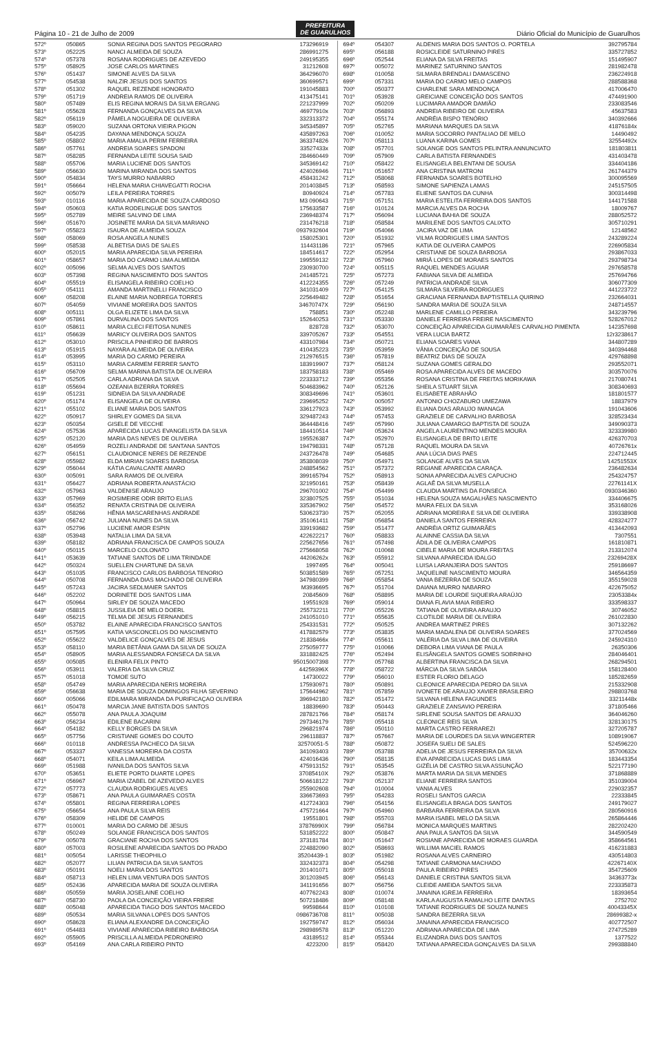Página 10 - 21 de Julho de 2009 PREFEITURA
DE GUARULHOS Diário Oficial do Município de Guarulhos
| 572º | 050865 | SONIA REGINA DOS SANTOS PEGORARO | 173296919 |
| 573º | 052225 | NANCI ALMEIDA DE SOUZA | 286991275 |
| 574º | 057378 | ROSANA RODRIGUES DE AZEVEDO | 249195355 |
| 575º | 058925 | JOSE CARLOS MARTINES | 31212608 |
| 576º | 051437 | SIMONE ALVES DA SILVA | 364296070 |
| 577º | 054538 | NALZIR JESUS DOS SANTOS | 360699571 |
| 578º | 051302 | RAQUEL REZENDE HONORATO | 191045883 |
| 579º | 051719 | ANDREIA RAMOS DE OLIVEIRA | 413475141 |
| 580º | 057489 | ELIS REGINA MORAIS DA SILVA ERGANG | 221237999 |
| 581º | 055628 | FERNANDA GONÇALVES DA SILVA | 46977910x |
| 582º | 056119 | PÂMELA NOGUEIRA DE OLIVEIRA | 332313372 |
| 583º | 059020 | SUZANA ORTONA VIEIRA PIGON | 345345897 |
| 584º | 054235 | DAYANA MENDONÇA SOUZA | 435897263 |
| 585º | 058802 | MARIA AMALIA PERIM FERREIRA | 363374826 |
| 586º | 057761 | ANDREIA SOARES SPADONI | 33527433x |
| 587º | 058285 | FERNANDA LEITE SOUSA SAID | 284660449 |
| 588º | 055706 | MARIA LUCIENE DOS SANTOS | 345369142 |
| 589º | 056630 | MARINA MIRANDA DOS SANTOS | 424026946 |
| 590º | 054834 | TAYS MURRO NABARRO | 458431242 |
| 591º | 056664 | HELENA MARIA CHIAVEGATTI ROCHA | 201403845 |
| 592º | 005079 | LEILA PEREIRA TORRES | 80940924 |
| 593º | 010116 | MARIA APARECIDA DE SOUZA CARDOSO | M3 090643 |
| 594º | 050603 | KATIA RODELINGUE DOS SANTOS | 175633587 |
| 595º | 052789 | MEIRE SALVINO DE LIMA | 236948374 |
| 596º | 051670 | JOSINETE MARIA DA SILVA MARIANO | 231476218 |
| 597º | 055823 | ISAURA DE ALMEIDA SOUZA | 0937932604 |
| 598º | 058069 | ROSA ANGELA NUNES | 158025301 |
| 599º | 058538 | ALBETISA DIAS DE SALES | 114431186 |
| 600º | 052015 | MARIA APARECIDA SILVA PEREIRA | 184514617 |
| 601º | 058657 | MARIA DO CARMO LIMA ALMEIDA | 199559132 |
| 602º | 005096 | SELMA ALVES DOS SANTOS | 230930700 |
| 603º | 057398 | REGINA NASCIMENTO DOS SANTOS | 241485721 |
| 604º | 055519 | ELISANGELA RIBEIRO COELHO | 412224355 |
| 605º | 054111 | AMANDA MARTINELLI FRANCISCO | 341031409 |
| 606º | 058208 | ELAINE MARIA NOBREGA TORRES | 225649482 |
| 607º | 054059 | VIVIANE MOREIRA DOS SANTOS | 34670747X |
| 608º | 005111 | OLGA ELIZETE LIMA DA SILVA | 758851 |
| 609º | 057861 | DURVALINA DOS SANTOS | 152640253 |
| 610º | 058611 | MARIA CLECI FEITOSA NUNES | 828728 |
| 611º | 056639 | MARICY OLIVEIRA DOS SANTOS | 339705267 |
| 612º | 053010 | PRISCILA PINHEIRO DE BARROS | 433107984 |
| 613º | 051915 | NAYARA ALMEIDA DE OLIVEIRA | 410435223 |
| 614º | 053995 | MARIA DO CARMO PEREIRA | 212976515 |
| 615º | 053110 | MARIA CARMEM FERRER SANTO | 183919907 |
| 616º | 056709 | SELMA MARINA BATISTA DE OLIVEIRA | 183758183 |
| 617º | 052505 | CARLA ADRIANA DA SILVA | 223333712 |
| 618º | 055694 | OZEANIA BIZERRA TORRES | 504683962 |
| 619º | 051231 | SIDNEIA DA SILVA ANDRADE | 308349696 |
| 620º | 051174 | ELISANGELA DE OLIVEIRA | 239695252 |
| 621º | 055102 | ELIANE MARIA DOS SANTOS | 336127923 |
| 622º | 050917 | SHIRLEY GOMES DA SILVA | 329487243 |
| 623º | 050354 | GISELE DE VECCHE | 364448416 |
| 624º | 057536 | APARECIDA LUCAS EVANGELISTA DA SILVA | 184410514 |
| 625º | 052120 | MARIA DAS NEVES DE OLIVEIRA | 195526387 |
| 626º | 054959 | ROZELI ANDRADE DE SANTANA SANTOS | 194798331 |
| 627º | 056151 | CLAUDIONICE NERES DE REZENDE | 243726478 |
| 628º | 055982 | ELDA MIRIAN SOARES BARBOSA | 353808039 |
| 629º | 056044 | KÁTIA CAVALCANTE AMARO | 248854562 |
| 630º | 005091 | SARA RAMOS DE OLIVEIRA | 399165794 |
| 631º | 056427 | ADRIANA ROBERTA ANASTÁCIO | 321950161 |
| 632º | 057963 | VALDENISE ARAUJO | 296701002 |
| 633º | 057969 | ROSIMEIRE ODIR BRITO ELIAS | 323807525 |
| 634º | 056352 | RENATA CRISTINA DE OLIVEIRA | 335367902 |
| 635º | 058266 | HÊNIA MASCARENHAS ANDRADE | 530623730 |
| 636º | 056742 | JULIANA NUNES DA SILVA | 351061411 |
| 637º | 052796 | LUCIENE AMOR ESPIN | 339193682 |
| 638º | 053948 | NATALIA LIMA DA SILVA | 422622217 |
| 639º | 058182 | ADRIANA FRANCISCA DE CAMPOS SOUZA | 225627656 |
| 640º | 050115 | MARCELO COLONATO | 275668058 |
| 641º | 053639 | TATIANE SANTOS DE LIMA TRINDADE | 44206262x |
| 642º | 050324 | SUELLEN CHARTUNE DA SILVA | 1997495 |
| 643º | 051035 | FRANCISCO CARLOS BARBOSA TENORIO | 503851589 |
| 644º | 050708 | FERNANDA DIAS MACHADO DE OLIVEIRA | 347980399 |
| 645º | 057243 | JACIRA SEDLMAIER SANTOS | M3936695 |
| 646º | 052202 | DORINETE DOS SANTOS LIMA | 20845609 |
| 647º | 050964 | SIRLEY DE SOUZA MACEDO | 19551928 |
| 648º | 058815 | JUSSILEIA DE MELO DOERL | 255732211 |
| 649º | 056215 | TELMA DE JESUS FERNANDES | 241051010 |
| 650º | 053782 | ELAINE APARECIDA FRANCISCO SANTOS | 254331531 |
| 651º | 057595 | KATIA VASCONCELOS DO NASCIMENTO | 417882579 |
| 652º | 055622 | VALDELICE GONÇALVES DE JESUS | 21838466x |
| 653º | 058110 | MARIA BETÂNIA GAMA DA SILVA DE SOUZA | 275059777 |
| 654º | 058905 | MARIA ALESSANDRA FONSECA DA SILVA | 331882425 |
| 655º | 005085 | ELENIRA FELIX PINTO | 95015007398 |
| 656º | 053911 | VALERIA DA SILVA CRUZ | 44259396X |
| 657º | 051018 | TOMOE SUTO | 14730022 |
| 658º | 054749 | MARIA APARECIDA NERIS MOREIRA | 175930971 |
| 659º | 056638 | MARIA DE SOUZA DOMINGOS FILHA SEVERINO | 175644962 |
| 660º | 005066 | EDILMARA MIRANDA DA PURIFICAÇAO OLIVEIRA | 396942180 |
| 661º | 050478 | MARCIA JANE BATISTA DOS SANTOS | 18839690 |
| 662º | 055078 | ANA PAULA JOAQUIM | 287821766 |
| 663º | 056234 | EDILENE BACARINI | 297346179 |
| 664º | 054182 | KELLY BORGES DA SILVA | 296821974 |
| 665º | 057756 | CRISTIANE GOMES DO COUTO | 296118837 |
| 666º | 010118 | ANDRESSA PACHECO DA SILVA | 32570051-5 |
| 667º | 053337 | VANESSA MOREIRA DA COSTA | 341093403 |
| 668º | 054071 | KEILA LIMA ALMEIDA | 424016436 |
| 669º | 051988 | IVANILDA DOS SANTOS SILVA | 475913152 |
| 670º | 053651 | ELIETE PORTO DUARTE LOPES | 37085410X |
| 671º | 056967 | MARIA IZABEL DE AZEVEDO ALVES | 506618122 |
| 672º | 057773 | CLAUDIA RODRIGUES ALVES | 255902608 |
| 673º | 058671 | ANA PAULA GUIMARAES COSTA | 336673693 |
| 674º | 055801 | REGINA FERREIRA LOPES | 412724303 |
| 675º | 056654 | ANA PAULA SILVA REIS | 475721664 |
| 676º | 058309 | HELIDE DE CAMPOS | 19551801 |
| 677º | 010001 | MARIA DO CARMO DE JESUS | 37876990X |
| 678º | 050249 | SOLANGE FRANCISCA DOS SANTOS | 531852222 |
| 679º | 005078 | GRACIANE ROCHA DOS SANTOS | 373181784 |
| 680º | 057003 | ROSILENE APARECIDA SANTOS DO PRADO | 224882090 |
| 681º | 005054 | LARISSE THEOPHILO | 35204439-1 |
| 682º | 052077 | LILIAN PATRICIA DA SILVA SANTOS | 332432373 |
| 683º | 050191 | NOELI MARIA DOS SANTOS | 201401071 |
| 684º | 058713 | HELEN LIMA VENTURA DOS SANTOS | 301203945 |
| 685º | 052436 | APARECIDA MARIA DE SOUZA OLIVEIRA | 341191656 |
| 686º | 050559 | MARIA JOSELAINE COELHO | 407762243 |
| 687º | 058730 | PAOLA DA CONCEIÇÃO VIEIRA FREIRE | 507218486 |
| 688º | 005048 | APARECIDA TIAGO DOS SANTOS MACEDO | 99598644 |
| 689º | 050534 | MARIA SILVANA LOPES DOS SANTOS | 0986736708 |
| 690º | 058628 | ELIANA ALEXANDRE DA CONCEIÇÃO | 192759747 |
| 691º | 054483 | VIVIANE APARECIDA RIBEIRO BARBOSA | 298989578 |
| 692º | 055905 | PRISCILLA ALMEIDA PEDRONEIRO | 43189512 |
| 693º | 054169 | ANA CARLA RIBEIRO PINTO | 4223200 |
| 694º | 054307 | ALDENIS MARIA DOS SANTOS O. PORTELA | 392795784 |
| 695º | 056188 | ROSICLEIDE SATURNINO PIRES | 335727852 |
| 696º | 052544 | ELIANA DA SILVA FREITAS | 151495907 |
| 697º | 005072 | MARINEZ SATURNINO SANTOS | 281982478 |
| 698º | 010058 | SILMARA BRENDALI DAMASCENO | 236224918 |
| 699º | 057331 | MARIA DO CARMO MELO CAMPOS | 288588368 |
| 700º | 050377 | CHARLENE SARA MENDONÇA | 417006470 |
| 701º | 053928 | GREICIANE CONCEIÇÃO DOS SANTOS | 474491900 |
| 702º | 050209 | LUCIMARA AMADOR DAMIÃO | 233083546 |
| 703º | 056893 | ANDREIA RIBEIRO DE OLIVEIRA | 45637583 |
| 704º | 055174 | ANDRÉIA BISPO TENÓRIO | 340392666 |
| 705º | 052765 | MARIANA MARQUES DA SILVA | 41876184x |
| 706º | 010052 | MARIA SOCORRO PANTALIAO DE MELO | 14490492 |
| 707º | 058113 | LUANA KARINA GOMES | 32554492x |
| 708º | 057701 | SOLANGE DOS SANTOS PELINTRA ANNUNCIATO | 181803811 |
| 709º | 057909 | CARLA BATISTA FERNANDES | 431403478 |
| 710º | 058422 | ELISANGELA BELENTANI DE SOUSA | 334404186 |
| 711º | 051657 | ANA CRISTINA MATRONI | 261744379 |
| 712º | 058068 | FERNANDA SOARES BOTELHO | 300095569 |
| 713º | 058593 | SIMONE SAPIENZA LAMAS | 245157505 |
| 714º | 057783 | ELIENE SANTOS DA CUNHA | 300314498 |
| 715º | 057151 | MARIA ESTELITA FERREIRA DOS SANTOS | 144171588 |
| 716º | 010124 | MARCIA ALVES DA ROCHA | 18009767 |
| 717º | 056094 | LUCIANA BAHIA DE SOUZA | 288052572 |
| 718º | 058584 | MARILENE DOS SANTOS CALIXTO | 305710291 |
| 719º | 054066 | JACIRA VAZ DE LIMA | 12148562 |
| 720º | 051932 | VILMA RODRIGUES LIMA SANTOS | 243289224 |
| 721º | 057965 | KATIA DE OLIVEIRA CAMPOS | 226905834 |
| 722º | 052954 | CRISTIANE DE SOUZA BARBOSA | 293867033 |
| 723º | 057960 | MIRIÂ LOPES DE MORAES SANTOS | 293798734 |
| 724º | 005115 | RAQUEL MENDES AGUIAR | 297658578 |
| 725º | 057273 | FABIANA SILVA DE ALMEIDA | 257694766 |
| 726º | 057249 | PATRICIA ANDRADE SILVA | 306077309 |
| 727º | 054125 | SILMARA SILVEIRA RODRIGUES | 441223722 |
| 728º | 051654 | GRACIANA FERNANDA BAPTISTELLA QUIRINO | 232664031 |
| 729º | 056190 | SANDRA MARIA DE SOUZA SILVA | 248714557 |
| 730º | 052248 | MARLENE CAMILLO PEREIRA | 343239796 |
| 731º | 053330 | DANIELE FERREIRA FREIRE NASCIMENTO | 528267012 |
| 732º | 053070 | CONCEIÇÃO APARECIDA GUIMARÃES CARVALHO PIMENTA | 142357698 |
| 733º | 054551 | VERA LUCIA BARTZ | 12r3238617 |
| 734º | 050721 | ELIANA SOARES VIANA | 344807289 |
| 735º | 053959 | VÂNIA CONCEIÇÃO DE SOUSA | 340394468 |
| 736º | 057819 | BEATRIZ DIAS DE SOUZA | 429768898 |
| 737º | 058124 | SUZANA GOMES GERALDO | 293552071 |
| 738º | 055469 | ROSA APARECIDA ALVES DE MACEDO | 303570076 |
| 739º | 055356 | ROSANA CRISTINA DE FREITAS MORIKAWA | 217080741 |
| 740º | 052126 | SHEILA STUART SILVA | 308340693 |
| 741º | 053601 | ELISABETE ABRAHÃO | 181801577 |
| 742º | 005057 | ANTONIO CHOZABURO UMEZAWA | 18837979 |
| 743º | 053992 | ELIANA DIAS ARAUJO IWANAGA | 191043606 |
| 744º | 057453 | GRAZIELE DE CARVALHO BARBOSA | 328523434 |
| 745º | 057990 | JULIANA CAMARGO BAPTISTA DE SOUZA | 349090373 |
| 746º | 053624 | ANGELA LAURENTINO MENDES MOURA | 323339980 |
| 747º | 052970 | ELISANGELA DE BRITO LEITE | 426370703 |
| 748º | 057128 | RAQUEL MOURA DA SILVA | 40726761x |
| 749º | 054685 | ANA LÚCIA DIAS PAES | 224712445 |
| 750º | 054971 | SOLANGE ALVES DA SILVA | 14251553X |
| 751º | 057372 | REGIANE APARECIDA CARAÇA. | 236482634 |
| 752º | 058913 | SONIA APARECIDA ALVES CAPUCHO | 254324757 |
| 753º | 058439 | AGLAÊ DA SILVA MUSELLA | 22761141X |
| 754º | 054499 | CLAUDIA MARTINS DA FONSECA | 0930346360 |
| 755º | 051034 | HELENA SOUZA MAGALHÃES NASCIMENTO | 334406675 |
| 756º | 054572 | MAIRA FELIX DA SILVA | 353168026 |
| 757º | 052055 | ADRIANA MOREIRA E SILVA DE OLIVEIRA | 339338908 |
| 758º | 056854 | DANIELA SANTOS FERREIRA | 428324277 |
| 759º | 051477 | ANDRÉIA ORTIZ GUIMARÃES | 413442093 |
| 760º | 058833 | ALAINNE CASSIA DA SILVA | 7307551 |
| 761º | 057498 | ÁDILA DE OLIVEIRA CAMPOS | 161810871 |
| 762º | 010068 | CIBELE MARIA DE MOURA FREITAS | 213312074 |
| 763º | 055912 | SILVANA APARECIDA IDALGO | 23269428X |
| 764º | 005041 | LUISA LARANJEIRA DOS SANTOS | 259186697 |
| 765º | 057251 | JAQUELINE NASCIMENTO MOURA | 346564359 |
| 766º | 055854 | VANIA BEZERRA DE SOUZA | 355159028 |
| 767º | 051704 | DAIANA MURRO NABARRO | 422675052 |
| 768º | 058895 | MARIA DE LOURDE SIQUEIRA ARAÚJO | 23053384x |
| 769º | 059014 | DIANA FLAVIA MAIA RIBEIRO | 333598337 |
| 770º | 055226 | TATIANA DE OLIVEIRA ARAUJO | 30746052 |
| 771º | 055635 | CLOTILDE MARIA DE OLIVEIRA | 261022830 |
| 772º | 050525 | ANDREA MARTINEZ PIRES | 307132262 |
| 773º | 053835 | MARIA MADALENA DE OLIVEIRA SOARES | 377024569 |
| 774º | 055611 | VALÉRIA DA SILVA LIMA DE OLIVEIRA | 245924310 |
| 775º | 010066 | DEBORA LIMA VIANA DE PAULA | 26350306 |
| 776º | 052494 | ELISÂNGELA SANTOS GOMES SOBRINHO | 284046401 |
| 777º | 057768 | ALBERTINA FRANCISCA DA SILVA | 268294501 |
| 778º | 058722 | MÁRCIA DA SILVA SABÓIA | 158128400 |
| 779º | 056010 | ESTER FLORIO DELAGO | 185282659 |
| 780º | 050891 | CLEONICE APARECIDA PEDRO DA SILVA | 215332908 |
| 781º | 057859 | IVONETE DE ARAUJO XAVIER BRASILEIRO | 298803768 |
| 782º | 051472 | SILVANA HELENA FAGUNDES | 33211448x |
| 783º | 050443 | GRAZIELE ZANSAVIO PEREIRA | 371805466 |
| 784º | 058174 | SIRLENE SOUSA SANTOS DE ARAUJO | 364046260 |
| 785º | 055418 | CLEONICE REIS SILVA | 328130175 |
| 786º | 050110 | MARTA CASTRO FERRAREZI | 327205787 |
| 787º | 057667 | MARIA DE LOURDES DA SILVA WINGERTER | 108919067 |
| 788º | 050872 | JOSEFA SUELI DE SALES | 524596220 |
| 789º | 053788 | ADELIA DE JESUS FERREIRA DA SILVA | 35700632x |
| 790º | 058135 | EVA APARECIDA LUCAS DIAS LIMA | 183443354 |
| 791º | 053545 | GIZÉLIA DE CASTRO SILVA ASSUNÇÃO | 522177190 |
| 792º | 053876 | MARTA MARIA DA SILVA MENDES | 371868889 |
| 793º | 052137 | ELIANE FERREIRA SANTOS | 351039004 |
| 794º | 010004 | VANIA ALVES | 229032357 |
| 795º | 054283 | ROSELI SANTOS GARCIA | 22333845 |
| 796º | 054156 | ELISANGELA BRAGA DOS SANTOS | 249179027 |
| 797º | 054960 | BARBARA FERREIRA DA SILVA | 280560916 |
| 798º | 055703 | MARIA ISABEL MELO DA SILVA | 265864446 |
| 799º | 056784 | MONICA MARQUES MARTINS | 282202420 |
| 800º | 050847 | ANA PAULA SANTOS DA SILVA | 344590549 |
| 801º | 051647 | ROSIANE APARECIDA DE MORAES GUARDA | 358664561 |
| 802º | 058693 | WILLIMA MACIEL RAMOS | 416231883 |
| 803º | 051982 | ROSANA ALVES CARNEIRO | 430514803 |
| 804º | 054298 | TATIANE CARMONA MACHADO | 42267140X |
| 805º | 055018 | PAULA RIBEIRO PIRES | 354725609 |
| 806º | 056143 | DANIELE CRISTINA SANTOS SILVA | 34363773x |
| 807º | 056756 | CLEIDE AMEIDA SANTOS SILVA | 223335873 |
| 808º | 010074 | JANAINA IGREJA FERREIRA | 18393654 |
| 809º | 058148 | KARLA AUGUSTA RAMALHO LEITE DANTAS | 2752702 |
| 810º | 010108 | TATIANE RODRIGUES DE SOUZA NUNES | 40043345X |
| 811º | 005038 | SANDRA BEZERRA SILVA | 28699382-x |
| 812º | 056034 | JANAINA APARECIDA FRANCISCO | 402772507 |
| 813º | 051220 | ADRIANA APARECIDA DE LIMA | 274725289 |
| 814º | 055344 | ELIZANDRA DIAS DOS SANTOS | 1377522 |
| 815º | 058420 | TATIANA APARECIDA GONÇALVES DA SILVA | 299388840 |